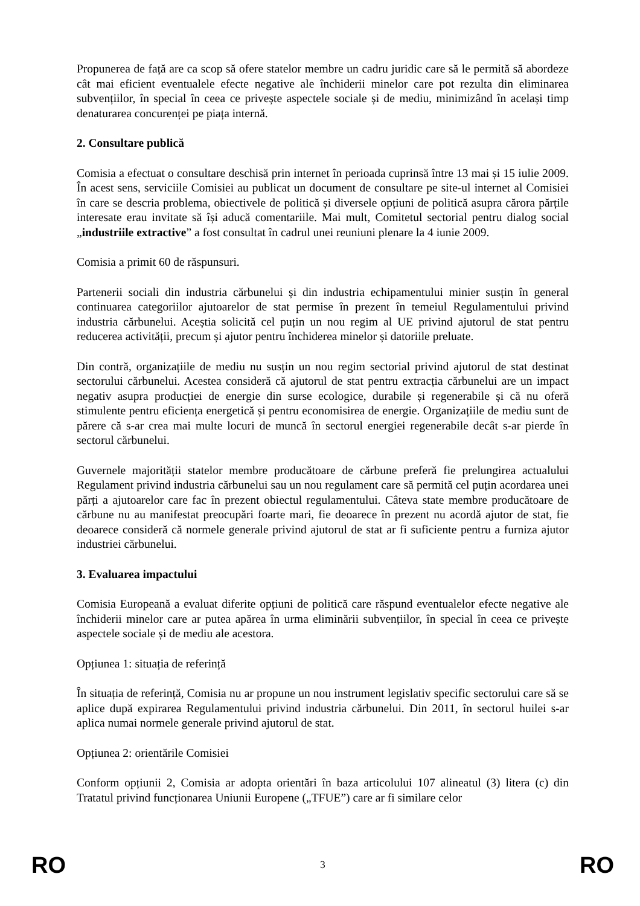Propunerea de față are ca scop să ofere statelor membre un cadru juridic care să le permită să abordeze cât mai eficient eventualele efecte negative ale închiderii minelor care pot rezulta din eliminarea subvențiilor, în special în ceea ce privește aspectele sociale și de mediu, minimizând în același timp denaturarea concurenței pe piața internă.
2. Consultare publică
Comisia a efectuat o consultare deschisă prin internet în perioada cuprinsă între 13 mai și 15 iulie 2009. În acest sens, serviciile Comisiei au publicat un document de consultare pe site-ul internet al Comisiei în care se descria problema, obiectivele de politică și diversele opțiuni de politică asupra cărora părțile interesate erau invitate să își aducă comentariile. Mai mult, Comitetul sectorial pentru dialog social „industriile extractive” a fost consultat în cadrul unei reuniuni plenare la 4 iunie 2009.
Comisia a primit 60 de răspunsuri.
Partenerii sociali din industria cărbunelui și din industria echipamentului minier susțin în general continuarea categoriilor ajutoarelor de stat permise în prezent în temeiul Regulamentului privind industria cărbunelui. Aceștia solicită cel puțin un nou regim al UE privind ajutorul de stat pentru reducerea activității, precum și ajutor pentru închiderea minelor și datoriile preluate.
Din contră, organizațiile de mediu nu susțin un nou regim sectorial privind ajutorul de stat destinat sectorului cărbunelui. Acestea consideră că ajutorul de stat pentru extracția cărbunelui are un impact negativ asupra producției de energie din surse ecologice, durabile și regenerabile și că nu oferă stimulente pentru eficiența energetică și pentru economisirea de energie. Organizațiile de mediu sunt de părere că s-ar crea mai multe locuri de muncă în sectorul energiei regenerabile decât s-ar pierde în sectorul cărbunelui.
Guvernele majorității statelor membre producătoare de cărbune preferă fie prelungirea actualului Regulament privind industria cărbunelui sau un nou regulament care să permită cel puțin acordarea unei părți a ajutoarelor care fac în prezent obiectul regulamentului. Câteva state membre producătoare de cărbune nu au manifestat preocupări foarte mari, fie deoarece în prezent nu acordă ajutor de stat, fie deoarece consideră că normele generale privind ajutorul de stat ar fi suficiente pentru a furniza ajutor industriei cărbunelui.
3. Evaluarea impactului
Comisia Europeană a evaluat diferite opțiuni de politică care răspund eventualelor efecte negative ale închiderii minelor care ar putea apărea în urma eliminării subvențiilor, în special în ceea ce privește aspectele sociale și de mediu ale acestora.
Opțiunea 1: situația de referință
În situația de referință, Comisia nu ar propune un nou instrument legislativ specific sectorului care să se aplice după expirarea Regulamentului privind industria cărbunelui. Din 2011, în sectorul huilei s-ar aplica numai normele generale privind ajutorul de stat.
Opțiunea 2: orientările Comisiei
Conform opțiunii 2, Comisia ar adopta orientări în baza articolului 107 alineatul (3) litera (c) din Tratatul privind funcționarea Uniunii Europene („TFUE”) care ar fi similare celor
RO 3 RO